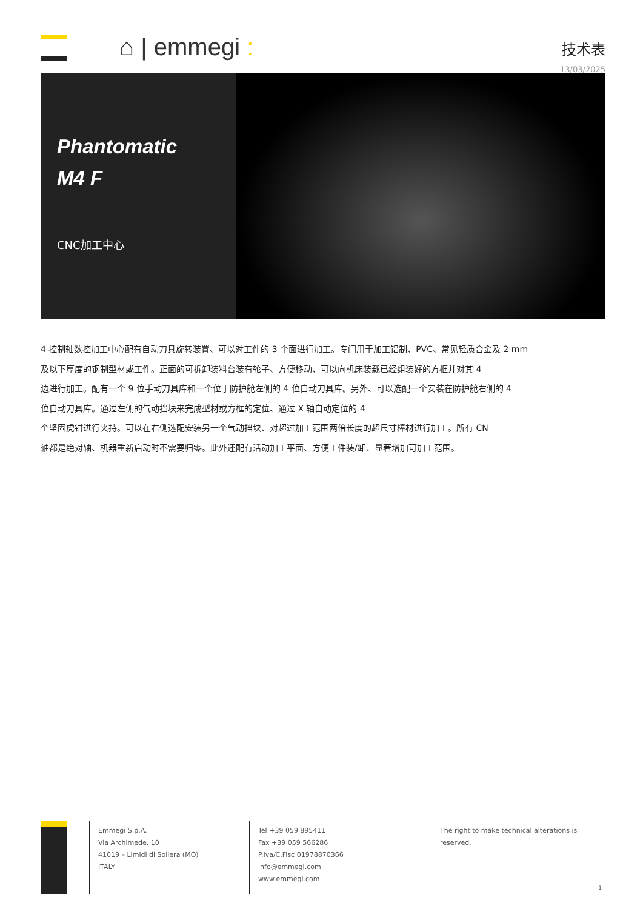⌂ | emmegi :
技术表
13/03/2025
Phantomatic
M4 F
CNC加工中心
4 控制轴数控加工中心配有自动刀具旋转装置、可以对工件的 3 个面进行加工。专门用于加工铝制、PVC、常见轻质合金及 2 mm
及以下厚度的钢制型材或工件。正面的可拆卸装料台装有轮子、方便移动、可以向机床装载已经组装好的方框并对其 4
边进行加工。配有一个 9 位手动刀具库和一个位于防护舱左侧的 4 位自动刀具库。另外、可以选配一个安装在防护舱右侧的 4
位自动刀具库。通过左侧的气动挡块来完成型材或方框的定位、通过 X 轴自动定位的 4
个坚固虎钳进行夹持。可以在右侧选配安装另一个气动挡块、对超过加工范围两倍长度的超尺寸棒材进行加工。所有 CN
轴都是绝对轴、机器重新启动时不需要归零。此外还配有活动加工平面、方便工件装/卸、显著增加可加工范围。
Emmegi S.p.A.
Via Archimede, 10
41019 – Limidi di Soliera (MO)
ITALY
Tel +39 059 895411
Fax +39 059 566286
P.Iva/C.Fisc 01978870366
info@emmegi.com
www.emmegi.com
The right to make technical alterations is
reserved.
1